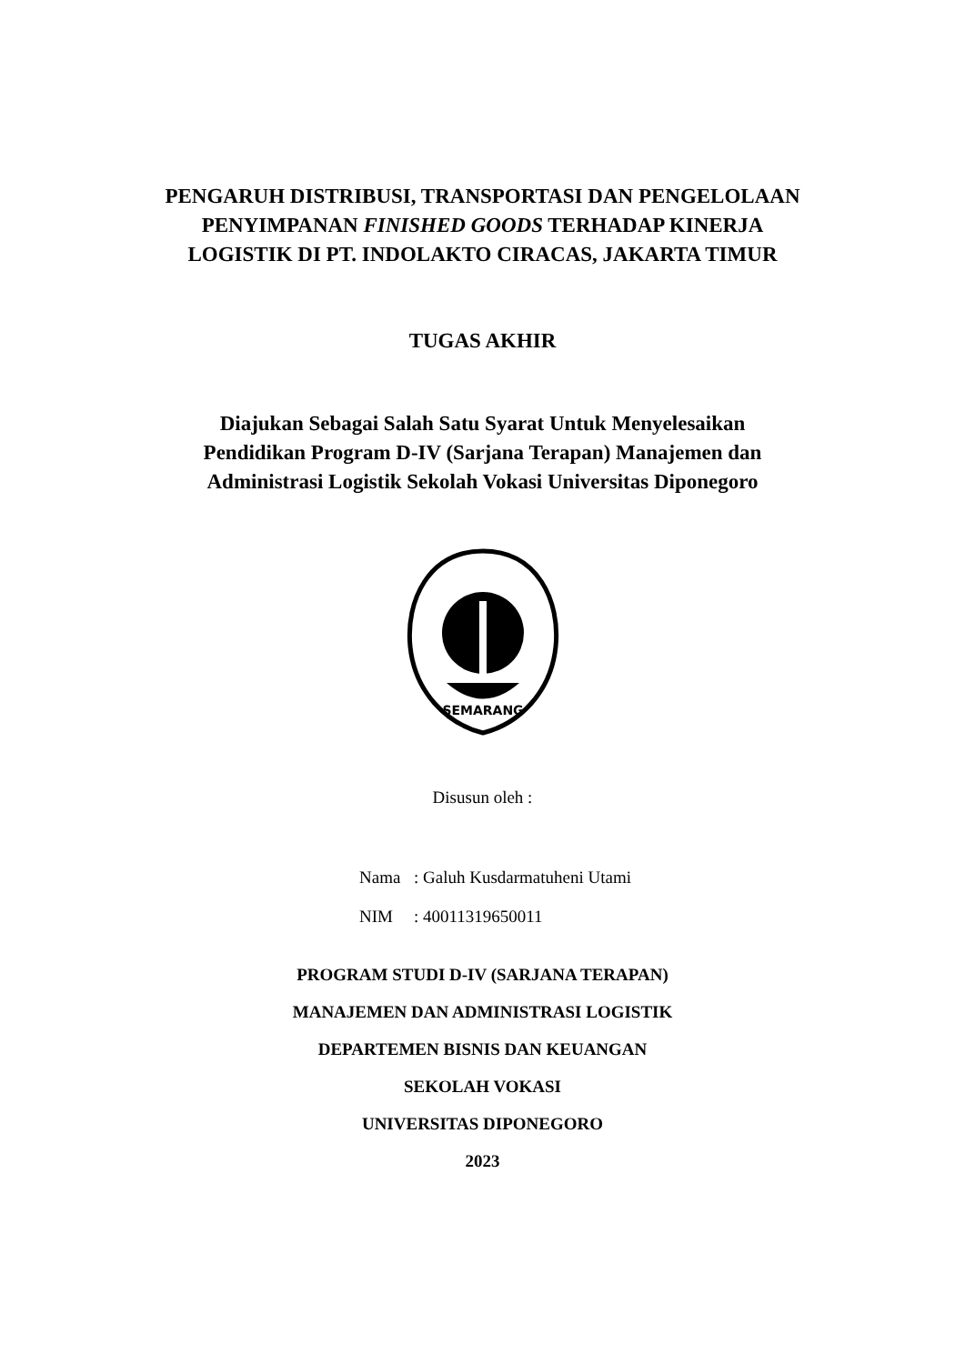PENGARUH DISTRIBUSI, TRANSPORTASI DAN PENGELOLAAN
PENYIMPANAN FINISHED GOODS TERHADAP KINERJA
LOGISTIK DI PT. INDOLAKTO CIRACAS, JAKARTA TIMUR
TUGAS AKHIR
Diajukan Sebagai Salah Satu Syarat Untuk Menyelesaikan
Pendidikan Program D-IV (Sarjana Terapan) Manajemen dan
Administrasi Logistik Sekolah Vokasi Universitas Diponegoro
SEMARANG
Disusun oleh :
Nama: Galuh Kusdarmatuheni Utami
NIM: 40011319650011
PROGRAM STUDI D-IV (SARJANA TERAPAN)
MANAJEMEN DAN ADMINISTRASI LOGISTIK
DEPARTEMEN BISNIS DAN KEUANGAN
SEKOLAH VOKASI
UNIVERSITAS DIPONEGORO
2023